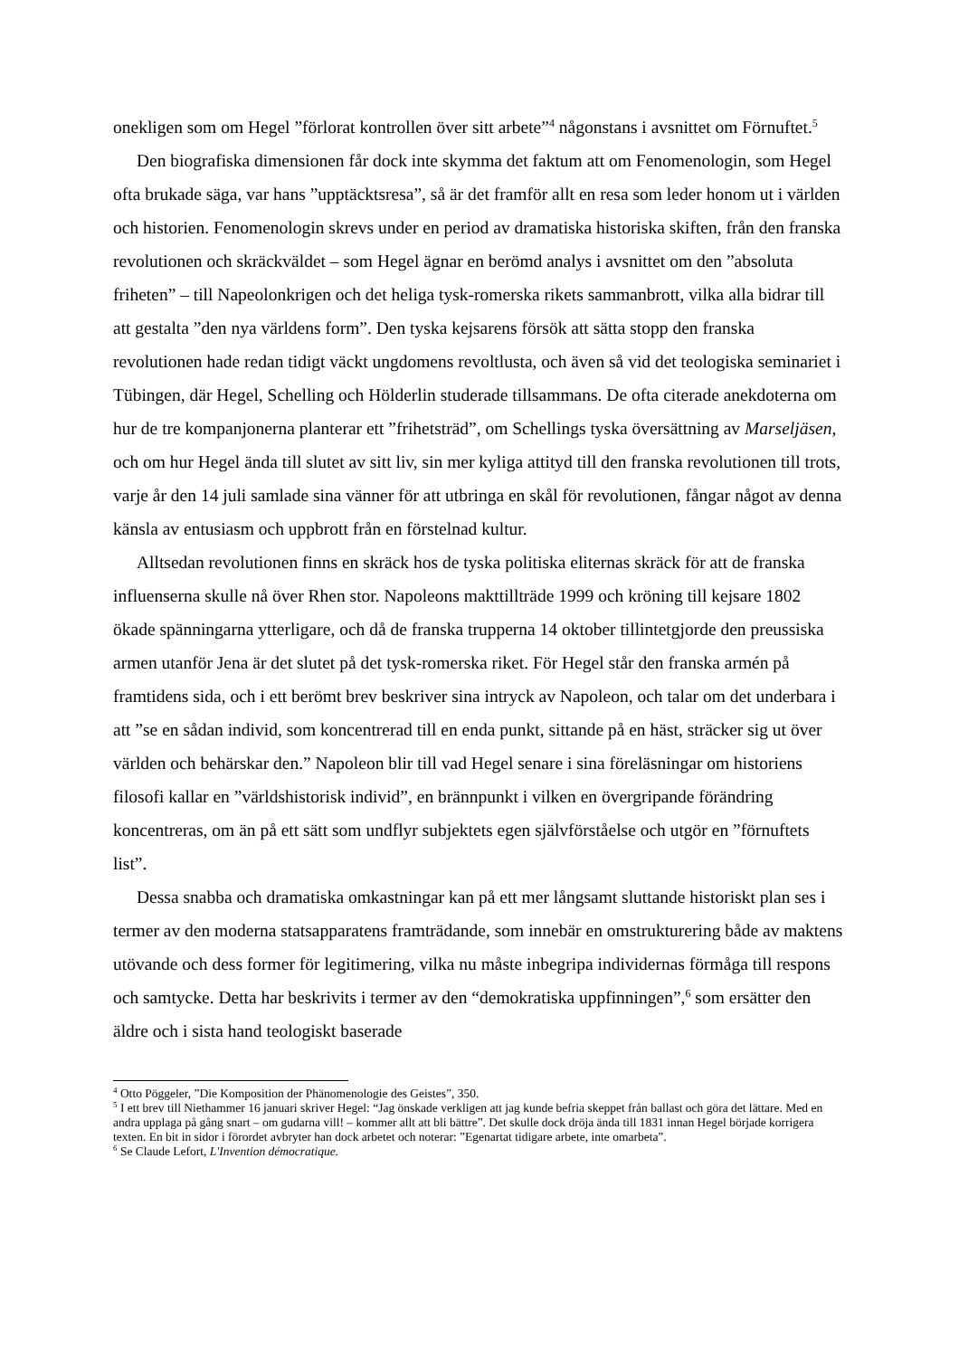onekligen som om Hegel ”förlorat kontrollen över sitt arbete”<sup>4</sup> någonstans i avsnittet om Förnuftet.<sup>5</sup>
Den biografiska dimensionen får dock inte skymma det faktum att om Fenomenologin, som Hegel ofta brukade säga, var hans ”upptäcktsresa”, så är det framför allt en resa som leder honom ut i världen och historien. Fenomenologin skrevs under en period av dramatiska historiska skiften, från den franska revolutionen och skräckväldet – som Hegel ägnar en berömd analys i avsnittet om den ”absoluta friheten” – till Napeolonkrigen och det heliga tysk-romerska rikets sammanbrott, vilka alla bidrar till att gestalta ”den nya världens form”. Den tyska kejsarens försök att sätta stopp den franska revolutionen hade redan tidigt väckt ungdomens revoltlusta, och även så vid det teologiska seminariet i Tübingen, där Hegel, Schelling och Hölderlin studerade tillsammans. De ofta citerade anekdoterna om hur de tre kompanjonerna planterar ett ”frihetsträd”, om Schellings tyska översättning av Marseljäsen, och om hur Hegel ända till slutet av sitt liv, sin mer kyliga attityd till den franska revolutionen till trots, varje år den 14 juli samlade sina vänner för att utbringa en skål för revolutionen, fångar något av denna känsla av entusiasm och uppbrott från en förstelnad kultur.
Alltsedan revolutionen finns en skräck hos de tyska politiska eliternas skräck för att de franska influenserna skulle nå över Rhen stor. Napoleons makttillträde 1999 och kröning till kejsare 1802 ökade spänningarna ytterligare, och då de franska trupperna 14 oktober tillintetgjorde den preussiska armen utanför Jena är det slutet på det tysk-romerska riket. För Hegel står den franska armén på framtidens sida, och i ett berömt brev beskriver sina intryck av Napoleon, och talar om det underbara i att ”se en sådan individ, som koncentrerad till en enda punkt, sittande på en häst, sträcker sig ut över världen och behärskar den.” Napoleon blir till vad Hegel senare i sina föreläsningar om historiens filosofi kallar en ”världshistorisk individ”, en brännpunkt i vilken en övergripande förändring koncentreras, om än på ett sätt som undflyr subjektets egen självförståelse och utgör en ”förnuftets list”.
Dessa snabba och dramatiska omkastningar kan på ett mer långsamt sluttande historiskt plan ses i termer av den moderna statsapparatens framträdande, som innebär en omstrukturering både av maktens utövande och dess former för legitimering, vilka nu måste inbegripa individernas förmåga till respons och samtycke. Detta har beskrivits i termer av den “demokratiska uppfinningen”,<sup>6</sup> som ersätter den äldre och i sista hand teologiskt baserade
<sup>4</sup> Otto Pöggeler, ”Die Komposition der Phänomenologie des Geistes”, 350.
<sup>5</sup> I ett brev till Niethammer 16 januari skriver Hegel: “Jag önskade verkligen att jag kunde befria skeppet från ballast och göra det lättare. Med en andra upplaga på gång snart – om gudarna vill! – kommer allt att bli bättre”. Det skulle dock dröja ända till 1831 innan Hegel började korrigera texten. En bit in sidor i förordet avbryter han dock arbetet och noterar: ”Egenartat tidigare arbete, inte omarbeta”.
<sup>6</sup> Se Claude Lefort, L'Invention démocratique.